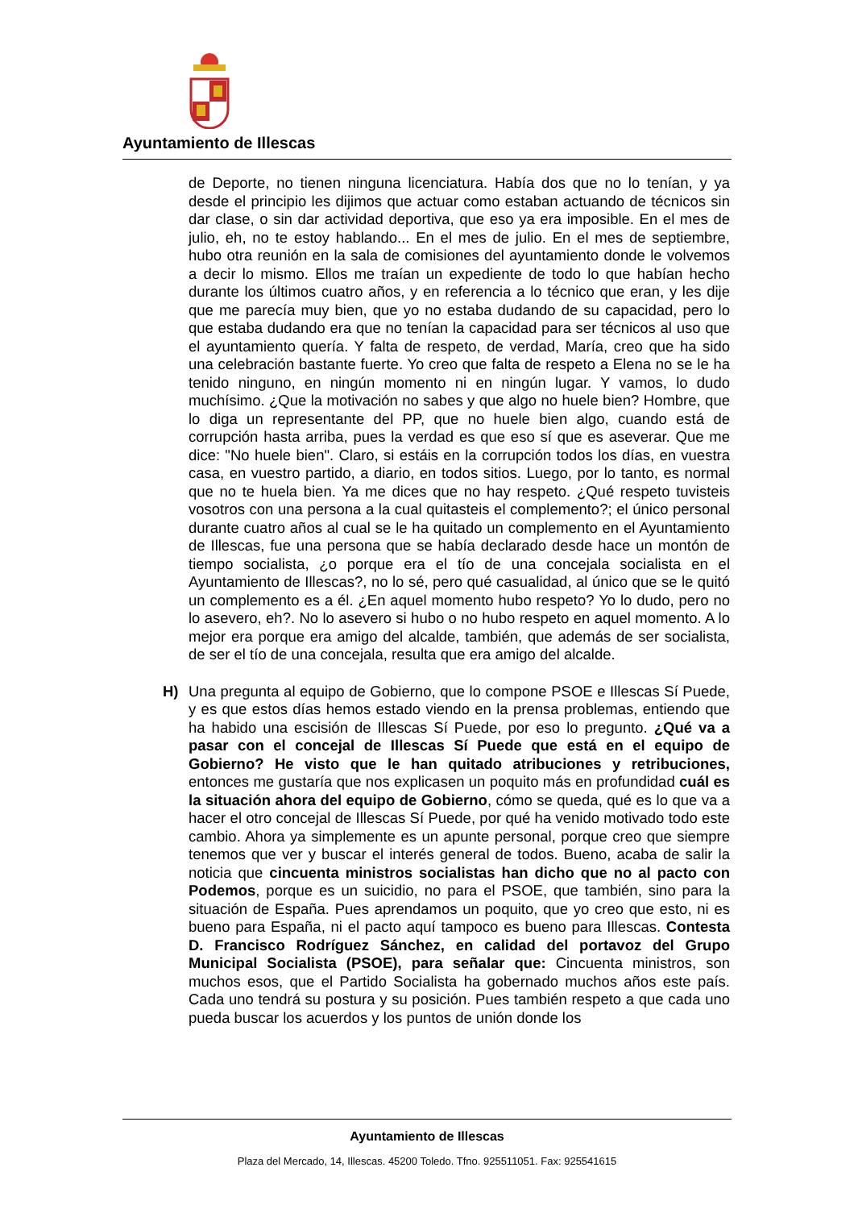Ayuntamiento de Illescas
de Deporte, no tienen ninguna licenciatura. Había dos que no lo tenían, y ya desde el principio les dijimos que actuar como estaban actuando de técnicos sin dar clase, o sin dar actividad deportiva, que eso ya era imposible. En el mes de julio, eh, no te estoy hablando... En el mes de julio. En el mes de septiembre, hubo otra reunión en la sala de comisiones del ayuntamiento donde le volvemos a decir lo mismo. Ellos me traían un expediente de todo lo que habían hecho durante los últimos cuatro años, y en referencia a lo técnico que eran, y les dije que me parecía muy bien, que yo no estaba dudando de su capacidad, pero lo que estaba dudando era que no tenían la capacidad para ser técnicos al uso que el ayuntamiento quería. Y falta de respeto, de verdad, María, creo que ha sido una celebración bastante fuerte. Yo creo que falta de respeto a Elena no se le ha tenido ninguno, en ningún momento ni en ningún lugar. Y vamos, lo dudo muchísimo. ¿Que la motivación no sabes y que algo no huele bien? Hombre, que lo diga un representante del PP, que no huele bien algo, cuando está de corrupción hasta arriba, pues la verdad es que eso sí que es aseverar. Que me dice: "No huele bien". Claro, si estáis en la corrupción todos los días, en vuestra casa, en vuestro partido, a diario, en todos sitios. Luego, por lo tanto, es normal que no te huela bien. Ya me dices que no hay respeto. ¿Qué respeto tuvisteis vosotros con una persona a la cual quitasteis el complemento?; el único personal durante cuatro años al cual se le ha quitado un complemento en el Ayuntamiento de Illescas, fue una persona que se había declarado desde hace un montón de tiempo socialista, ¿o porque era el tío de una concejala socialista en el Ayuntamiento de Illescas?, no lo sé, pero qué casualidad, al único que se le quitó un complemento es a él. ¿En aquel momento hubo respeto? Yo lo dudo, pero no lo asevero, eh?. No lo asevero si hubo o no hubo respeto en aquel momento. A lo mejor era porque era amigo del alcalde, también, que además de ser socialista, de ser el tío de una concejala, resulta que era amigo del alcalde.
H) Una pregunta al equipo de Gobierno, que lo compone PSOE e Illescas Sí Puede, y es que estos días hemos estado viendo en la prensa problemas, entiendo que ha habido una escisión de Illescas Sí Puede, por eso lo pregunto. ¿Qué va a pasar con el concejal de Illescas Sí Puede que está en el equipo de Gobierno? He visto que le han quitado atribuciones y retribuciones, entonces me gustaría que nos explicasen un poquito más en profundidad cuál es la situación ahora del equipo de Gobierno, cómo se queda, qué es lo que va a hacer el otro concejal de Illescas Sí Puede, por qué ha venido motivado todo este cambio. Ahora ya simplemente es un apunte personal, porque creo que siempre tenemos que ver y buscar el interés general de todos. Bueno, acaba de salir la noticia que cincuenta ministros socialistas han dicho que no al pacto con Podemos, porque es un suicidio, no para el PSOE, que también, sino para la situación de España. Pues aprendamos un poquito, que yo creo que esto, ni es bueno para España, ni el pacto aquí tampoco es bueno para Illescas. Contesta D. Francisco Rodríguez Sánchez, en calidad del portavoz del Grupo Municipal Socialista (PSOE), para señalar que: Cincuenta ministros, son muchos esos, que el Partido Socialista ha gobernado muchos años este país. Cada uno tendrá su postura y su posición. Pues también respeto a que cada uno pueda buscar los acuerdos y los puntos de unión donde los
Ayuntamiento de Illescas
Plaza del Mercado, 14, Illescas. 45200 Toledo. Tfno. 925511051. Fax: 925541615